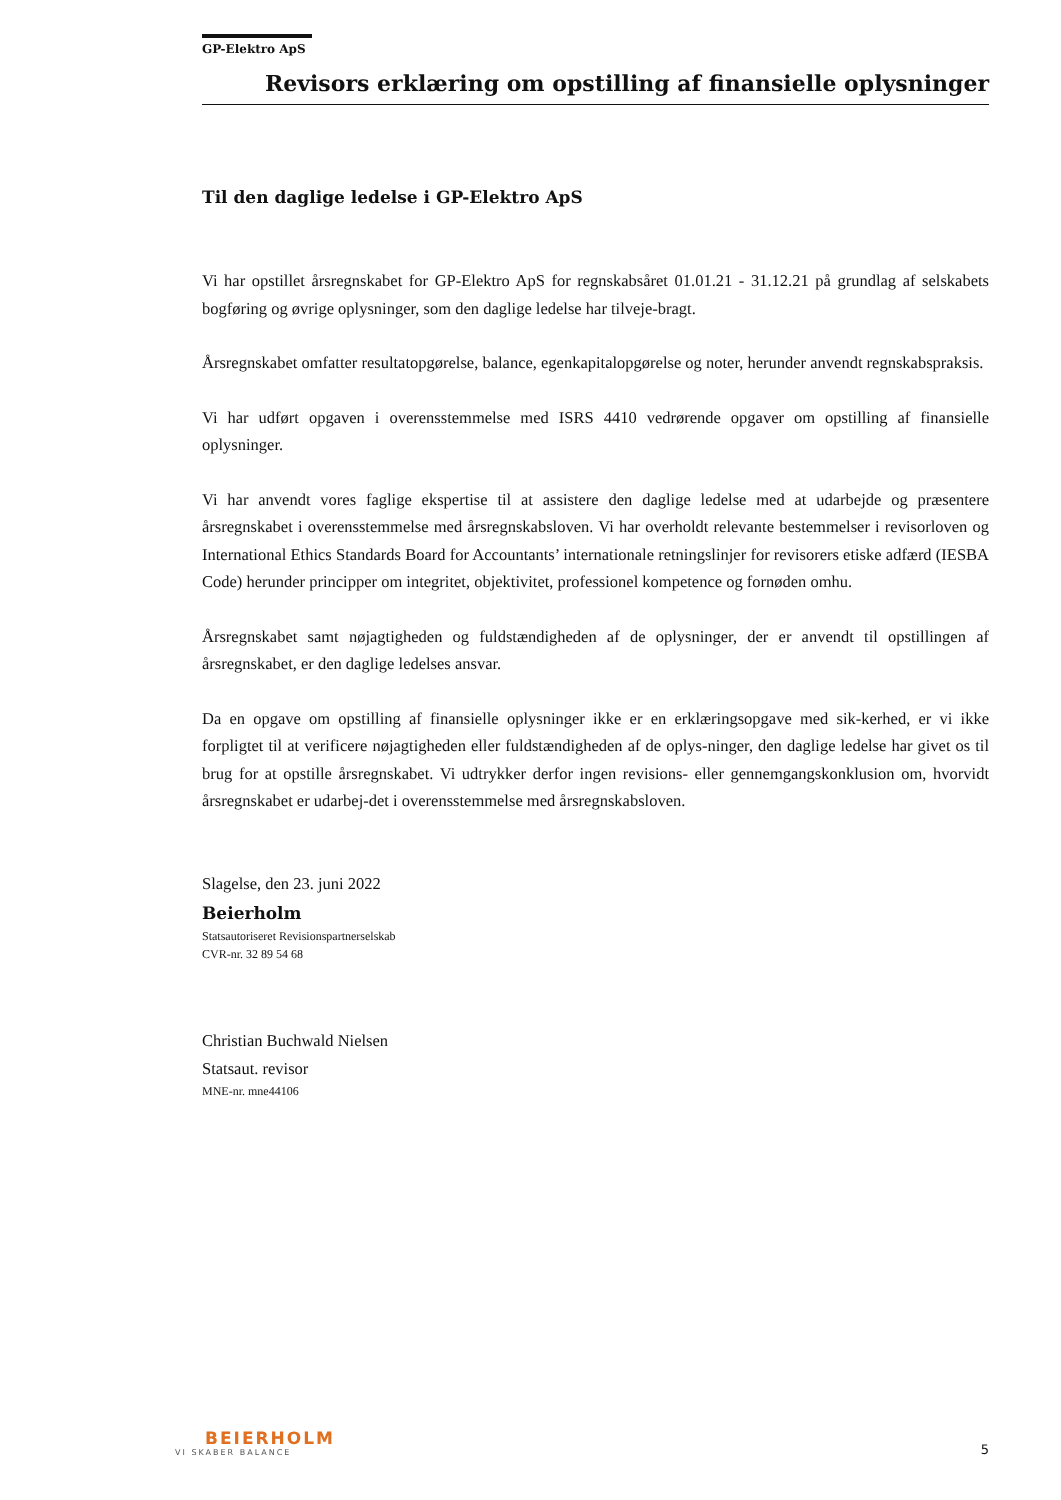GP-Elektro ApS
Revisors erklæring om opstilling af finansielle oplysninger
Til den daglige ledelse i GP-Elektro ApS
Vi har opstillet årsregnskabet for GP-Elektro ApS for regnskabsåret 01.01.21 - 31.12.21 på grundlag af selskabets bogføring og øvrige oplysninger, som den daglige ledelse har tilveje-bragt.
Årsregnskabet omfatter resultatopgørelse, balance, egenkapitalopgørelse og noter, herunder anvendt regnskabspraksis.
Vi har udført opgaven i overensstemmelse med ISRS 4410 vedrørende opgaver om opstilling af finansielle oplysninger.
Vi har anvendt vores faglige ekspertise til at assistere den daglige ledelse med at udarbejde og præsentere årsregnskabet i overensstemmelse med årsregnskabsloven. Vi har overholdt relevante bestemmelser i revisorloven og International Ethics Standards Board for Accountants’ internationale retningslinjer for revisorers etiske adfærd (IESBA Code) herunder principper om integritet, objektivitet, professionel kompetence og fornøden omhu.
Årsregnskabet samt nøjagtigheden og fuldstændigheden af de oplysninger, der er anvendt til opstillingen af årsregnskabet, er den daglige ledelses ansvar.
Da en opgave om opstilling af finansielle oplysninger ikke er en erklæringsopgave med sik-kerhed, er vi ikke forpligtet til at verificere nøjagtigheden eller fuldstændigheden af de oplys-ninger, den daglige ledelse har givet os til brug for at opstille årsregnskabet. Vi udtrykker derfor ingen revisions- eller gennemgangskonklusion om, hvorvidt årsregnskabet er udarbej-det i overensstemmelse med årsregnskabsloven.
Slagelse, den 23. juni 2022
Beierholm
Statsautoriseret Revisionspartnerselskab
CVR-nr. 32 89 54 68
Christian Buchwald Nielsen
Statsaut. revisor
MNE-nr. mne44106
BEIERHOLM
VI SKABER BALANCE
5